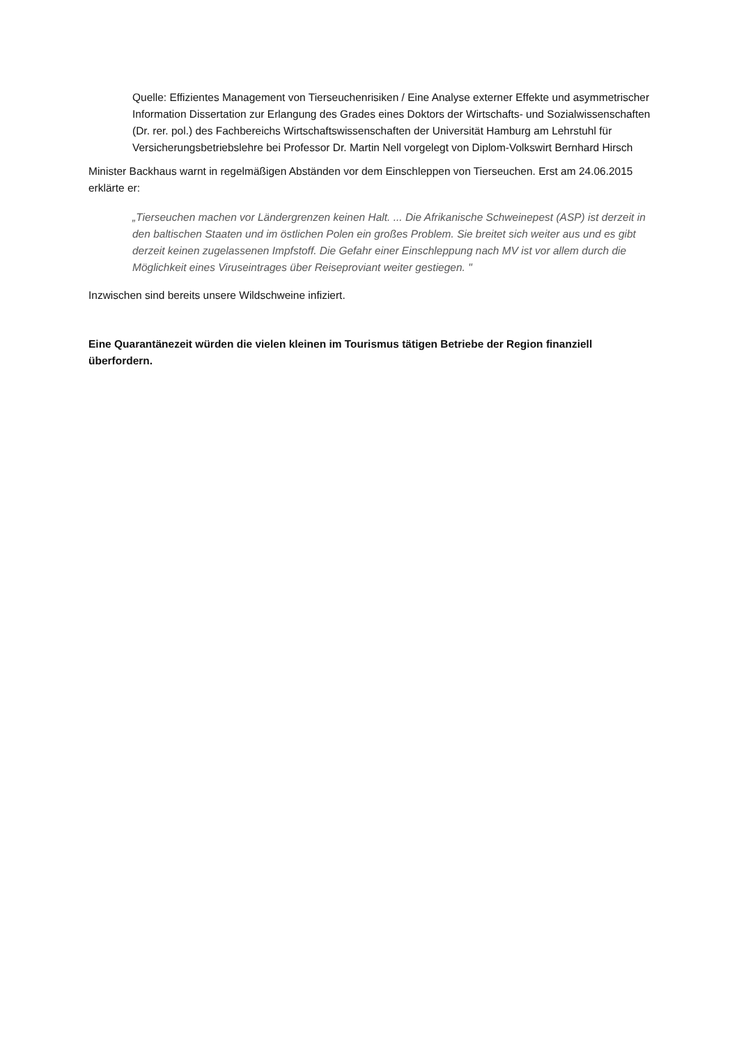Quelle: Effizientes Management von Tierseuchenrisiken / Eine Analyse externer Effekte und asymmetrischer Information Dissertation zur Erlangung des Grades eines Doktors der Wirtschafts- und Sozialwissenschaften (Dr. rer. pol.) des Fachbereichs Wirtschaftswissenschaften der Universität Hamburg am Lehrstuhl für Versicherungsbetriebslehre bei Professor Dr. Martin Nell vorgelegt von Diplom-Volkswirt Bernhard Hirsch
Minister Backhaus warnt in regelmäßigen Abständen vor dem Einschleppen von Tierseuchen. Erst am 24.06.2015 erklärte er:
„Tierseuchen machen vor Ländergrenzen keinen Halt. ... Die Afrikanische Schweinepest (ASP) ist derzeit in den baltischen Staaten und im östlichen Polen ein großes Problem. Sie breitet sich weiter aus und es gibt derzeit keinen zugelassenen Impfstoff. Die Gefahr einer Einschleppung nach MV ist vor allem durch die Möglichkeit eines Viruseintrages über Reiseproviant weiter gestiegen. "
Inzwischen sind bereits unsere Wildschweine infiziert.
Eine Quarantänezeit würden die vielen kleinen im Tourismus tätigen Betriebe der Region finanziell überfordern.